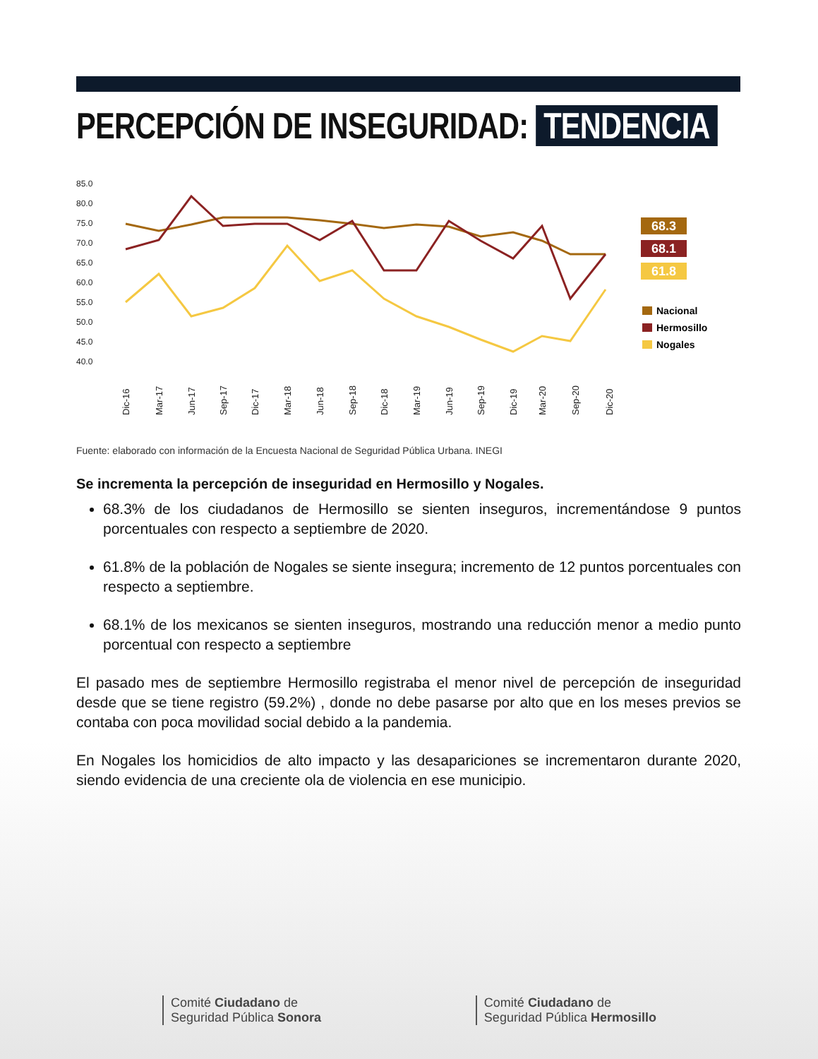PERCEPCIÓN DE INSEGURIDAD: TENDENCIA
85.0
80.0
75.0
70.0
65.0
60.0
55.0
50.0
45.0
40.0
68.3
68.1
61.8
Nacional
Hermosillo
Nogales
Dic-16
Mar-17
Jun-17
Sep-17
Dic-17
Mar-18
Jun-18
Sep-18
Dic-18
Mar-19
Jun-19
Sep-19
Dic-19
Mar-20
Sep-20
Dic-20
Fuente: elaborado con información de la Encuesta Nacional de Seguridad Pública Urbana. INEGI
Se incrementa la percepción de inseguridad en Hermosillo y Nogales.
68.3% de los ciudadanos de Hermosillo se sienten inseguros, incrementándose 9 puntos porcentuales con respecto a septiembre de 2020.
61.8% de la población de Nogales se siente insegura; incremento de 12 puntos porcentuales con respecto a septiembre.
68.1% de los mexicanos se sienten inseguros, mostrando una reducción menor a medio punto porcentual con respecto a septiembre
El pasado mes de septiembre Hermosillo registraba el menor nivel de percepción de inseguridad desde que se tiene registro (59.2%) , donde no debe pasarse por alto que en los meses previos se contaba con poca movilidad social debido a la pandemia.
En Nogales los homicidios de alto impacto y las desapariciones se incrementaron durante 2020, siendo evidencia de una creciente ola de violencia en ese municipio.
Comité Ciudadano de
Seguridad Pública Sonora
Comité Ciudadano de
Seguridad Pública Hermosillo